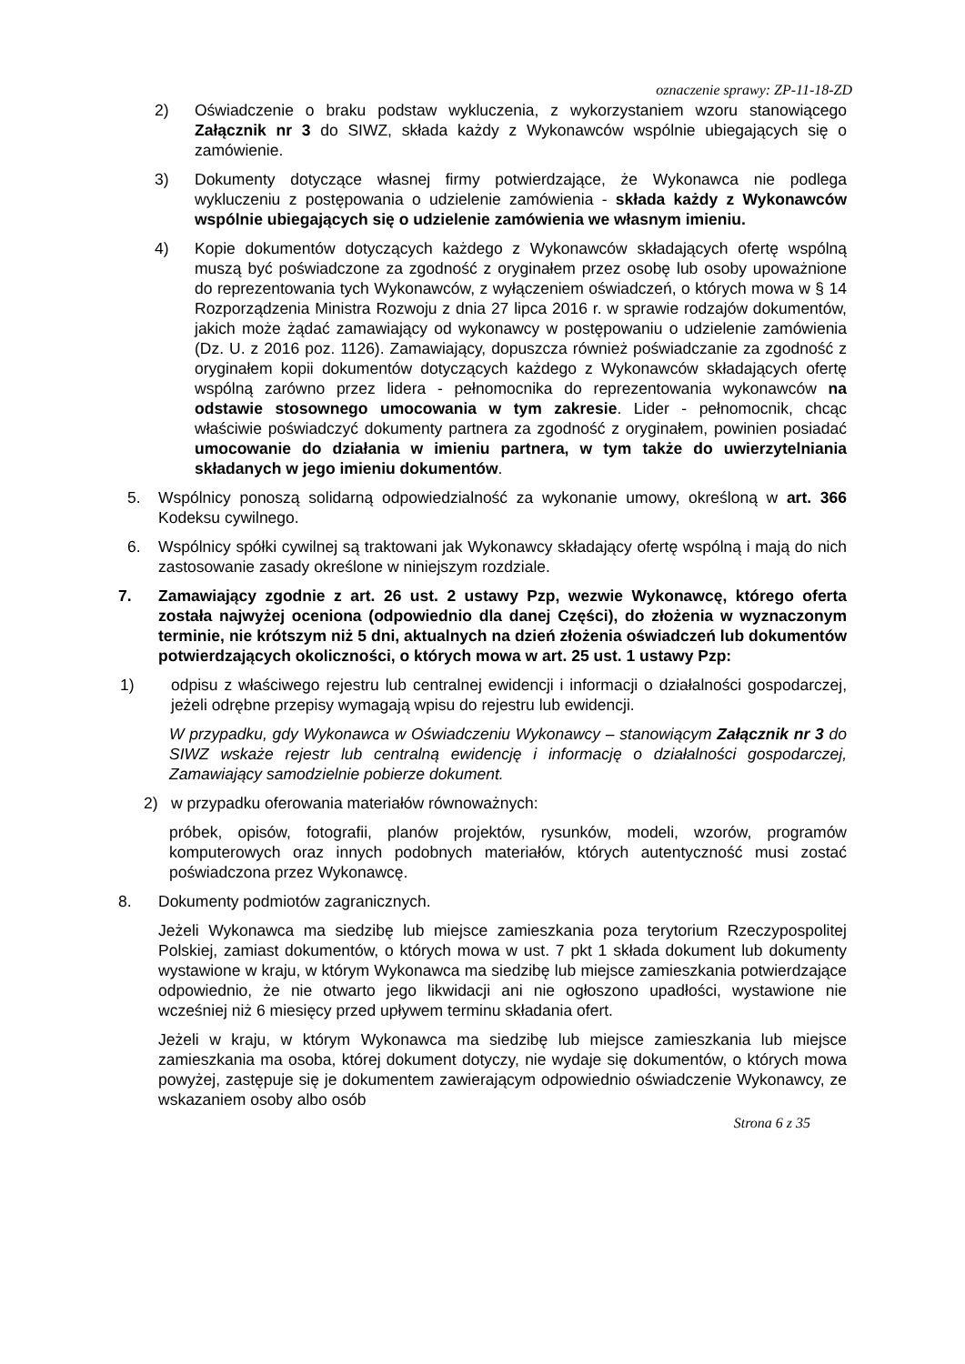oznaczenie sprawy: ZP-11-18-ZD
2) Oświadczenie o braku podstaw wykluczenia, z wykorzystaniem wzoru stanowiącego Załącznik nr 3 do SIWZ, składa każdy z Wykonawców wspólnie ubiegających się o zamówienie.
3) Dokumenty dotyczące własnej firmy potwierdzające, że Wykonawca nie podlega wykluczeniu z postępowania o udzielenie zamówienia - składa każdy z Wykonawców wspólnie ubiegających się o udzielenie zamówienia we własnym imieniu.
4) Kopie dokumentów dotyczących każdego z Wykonawców składających ofertę wspólną muszą być poświadczone za zgodność z oryginałem przez osobę lub osoby upoważnione do reprezentowania tych Wykonawców, z wyłączeniem oświadczeń, o których mowa w § 14 Rozporządzenia Ministra Rozwoju z dnia 27 lipca 2016 r. w sprawie rodzajów dokumentów, jakich może żądać zamawiający od wykonawcy w postępowaniu o udzielenie zamówienia (Dz. U. z 2016 poz. 1126). Zamawiający, dopuszcza również poświadczanie za zgodność z oryginałem kopii dokumentów dotyczących każdego z Wykonawców składających ofertę wspólną zarówno przez lidera - pełnomocnika do reprezentowania wykonawców na odstawie stosownego umocowania w tym zakresie. Lider - pełnomocnik, chcąc właściwie poświadczyć dokumenty partnera za zgodność z oryginałem, powinien posiadać umocowanie do działania w imieniu partnera, w tym także do uwierzytelniania składanych w jego imieniu dokumentów.
5. Wspólnicy ponoszą solidarną odpowiedzialność za wykonanie umowy, określoną w art. 366 Kodeksu cywilnego.
6. Wspólnicy spółki cywilnej są traktowani jak Wykonawcy składający ofertę wspólną i mają do nich zastosowanie zasady określone w niniejszym rozdziale.
7. Zamawiający zgodnie z art. 26 ust. 2 ustawy Pzp, wezwie Wykonawcę, którego oferta została najwyżej oceniona (odpowiednio dla danej Części), do złożenia w wyznaczonym terminie, nie krótszym niż 5 dni, aktualnych na dzień złożenia oświadczeń lub dokumentów potwierdzających okoliczności, o których mowa w art. 25 ust. 1 ustawy Pzp:
1) odpisu z właściwego rejestru lub centralnej ewidencji i informacji o działalności gospodarczej, jeżeli odrębne przepisy wymagają wpisu do rejestru lub ewidencji.
W przypadku, gdy Wykonawca w Oświadczeniu Wykonawcy – stanowiącym Załącznik nr 3 do SIWZ wskaże rejestr lub centralną ewidencję i informację o działalności gospodarczej, Zamawiający samodzielnie pobierze dokument.
2) w przypadku oferowania materiałów równoważnych:
próbek, opisów, fotografii, planów projektów, rysunków, modeli, wzorów, programów komputerowych oraz innych podobnych materiałów, których autentyczność musi zostać poświadczona przez Wykonawcę.
8. Dokumenty podmiotów zagranicznych.
Jeżeli Wykonawca ma siedzibę lub miejsce zamieszkania poza terytorium Rzeczypospolitej Polskiej, zamiast dokumentów, o których mowa w ust. 7 pkt 1 składa dokument lub dokumenty wystawione w kraju, w którym Wykonawca ma siedzibę lub miejsce zamieszkania potwierdzające odpowiednio, że nie otwarto jego likwidacji ani nie ogłoszono upadłości, wystawione nie wcześniej niż 6 miesięcy przed upływem terminu składania ofert.
Jeżeli w kraju, w którym Wykonawca ma siedzibę lub miejsce zamieszkania lub miejsce zamieszkania ma osoba, której dokument dotyczy, nie wydaje się dokumentów, o których mowa powyżej, zastępuje się je dokumentem zawierającym odpowiednio oświadczenie Wykonawcy, ze wskazaniem osoby albo osób
Strona 6 z 35